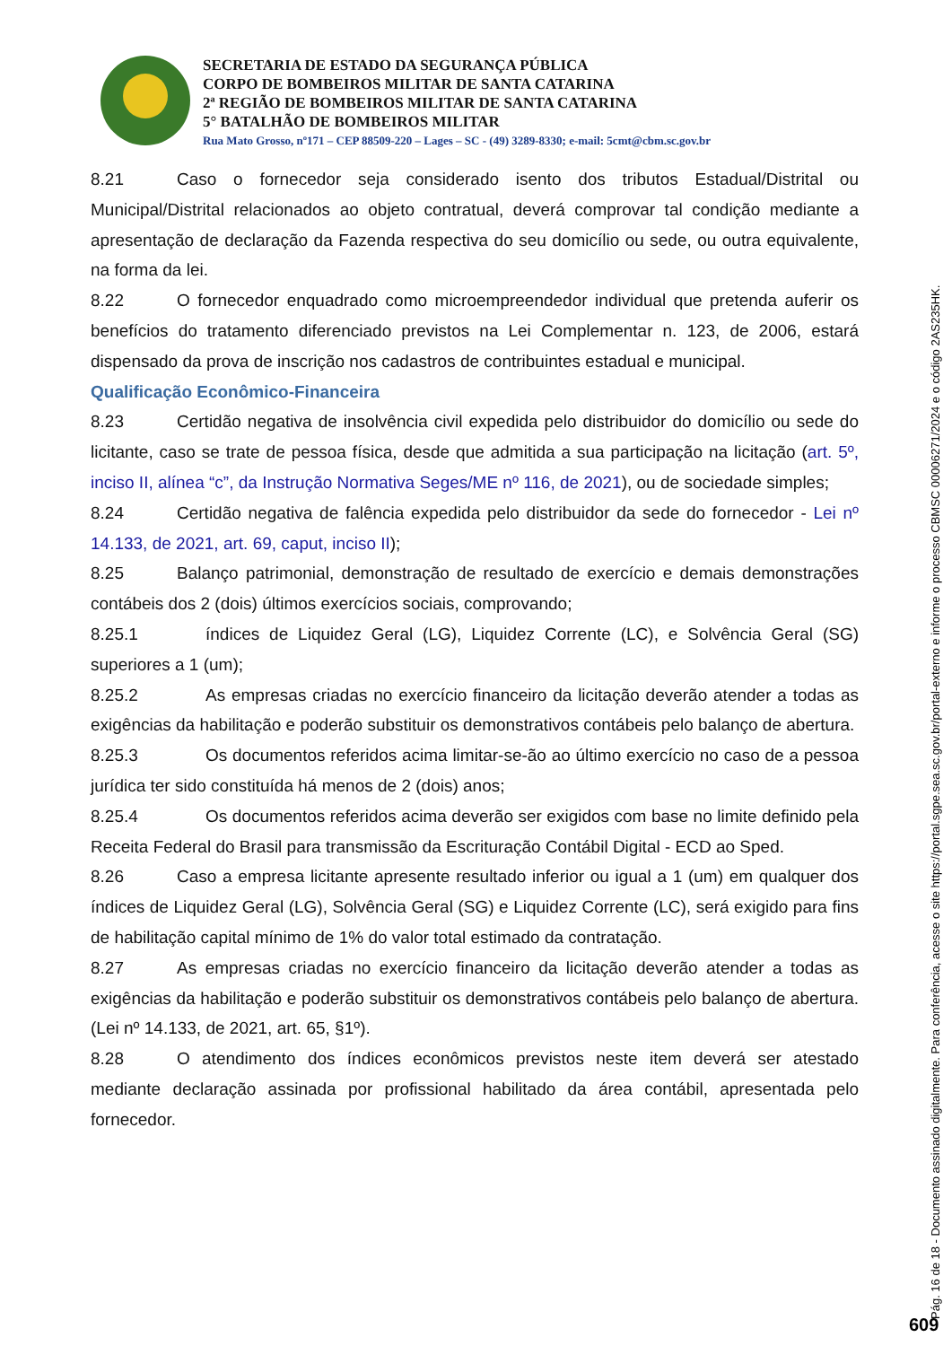SECRETARIA DE ESTADO DA SEGURANÇA PÚBLICA
CORPO DE BOMBEIROS MILITAR DE SANTA CATARINA
2ª REGIÃO DE BOMBEIROS MILITAR DE SANTA CATARINA
5° BATALHÃO DE BOMBEIROS MILITAR
Rua Mato Grosso, nº171 – CEP 88509-220 – Lages – SC - (49) 3289-8330; e-mail: 5cmt@cbm.sc.gov.br
8.21 Caso o fornecedor seja considerado isento dos tributos Estadual/Distrital ou Municipal/Distrital relacionados ao objeto contratual, deverá comprovar tal condição mediante a apresentação de declaração da Fazenda respectiva do seu domicílio ou sede, ou outra equivalente, na forma da lei.
8.22 O fornecedor enquadrado como microempreendedor individual que pretenda auferir os benefícios do tratamento diferenciado previstos na Lei Complementar n. 123, de 2006, estará dispensado da prova de inscrição nos cadastros de contribuintes estadual e municipal.
Qualificação Econômico-Financeira
8.23 Certidão negativa de insolvência civil expedida pelo distribuidor do domicílio ou sede do licitante, caso se trate de pessoa física, desde que admitida a sua participação na licitação (art. 5º, inciso II, alínea “c”, da Instrução Normativa Seges/ME nº 116, de 2021), ou de sociedade simples;
8.24 Certidão negativa de falência expedida pelo distribuidor da sede do fornecedor - Lei nº 14.133, de 2021, art. 69, caput, inciso II);
8.25 Balanço patrimonial, demonstração de resultado de exercício e demais demonstrações contábeis dos 2 (dois) últimos exercícios sociais, comprovando;
8.25.1 índices de Liquidez Geral (LG), Liquidez Corrente (LC), e Solvência Geral (SG) superiores a 1 (um);
8.25.2 As empresas criadas no exercício financeiro da licitação deverão atender a todas as exigências da habilitação e poderão substituir os demonstrativos contábeis pelo balanço de abertura.
8.25.3 Os documentos referidos acima limitar-se-ão ao último exercício no caso de a pessoa jurídica ter sido constituída há menos de 2 (dois) anos;
8.25.4 Os documentos referidos acima deverão ser exigidos com base no limite definido pela Receita Federal do Brasil para transmissão da Escrituração Contábil Digital - ECD ao Sped.
8.26 Caso a empresa licitante apresente resultado inferior ou igual a 1 (um) em qualquer dos índices de Liquidez Geral (LG), Solvência Geral (SG) e Liquidez Corrente (LC), será exigido para fins de habilitação capital mínimo de 1% do valor total estimado da contratação.
8.27 As empresas criadas no exercício financeiro da licitação deverão atender a todas as exigências da habilitação e poderão substituir os demonstrativos contábeis pelo balanço de abertura. (Lei nº 14.133, de 2021, art. 65, §1º).
8.28 O atendimento dos índices econômicos previstos neste item deverá ser atestado mediante declaração assinada por profissional habilitado da área contábil, apresentada pelo fornecedor.
Pág. 16 de 18 - Documento assinado digitalmente. Para conferência, acesse o site https://portal.sgpe.sea.sc.gov.br/portal-externo e informe o processo CBMSC 00006271/2024 e o código 2AS235HK.
609